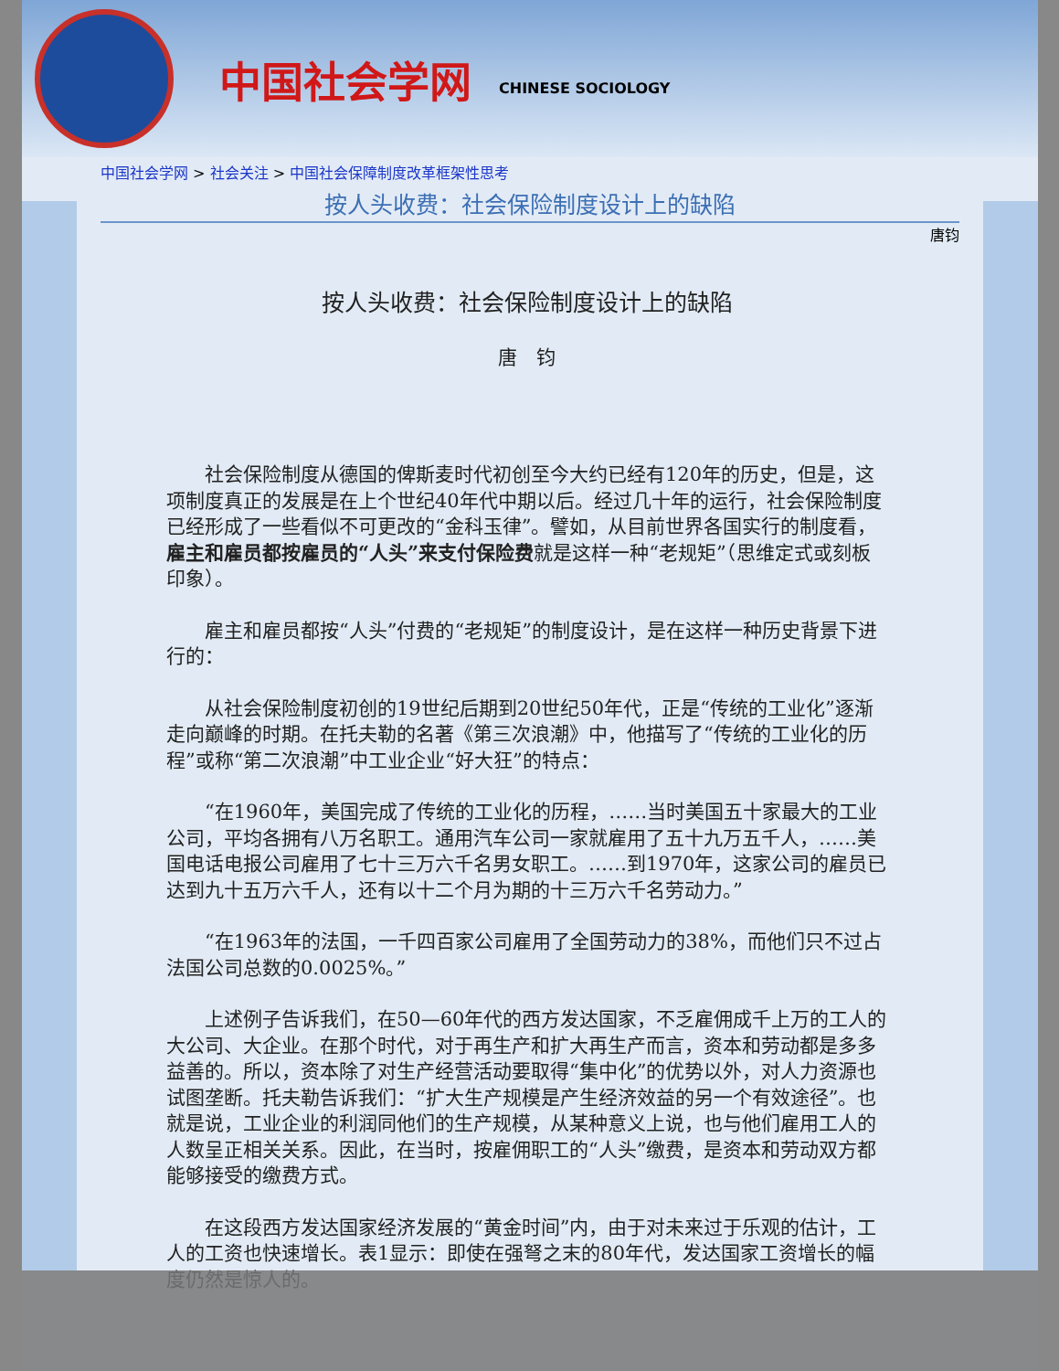中国社会学网
CHINESE SOCIOLOGY
中国社会学网 > 社会关注 > 中国社会保障制度改革框架性思考
按人头收费：社会保险制度设计上的缺陷
唐钧
按人头收费：社会保险制度设计上的缺陷
唐　钧
社会保险制度从德国的俾斯麦时代初创至今大约已经有120年的历史，但是，这项制度真正的发展是在上个世纪40年代中期以后。经过几十年的运行，社会保险制度已经形成了一些看似不可更改的“金科玉律”。譬如，从目前世界各国实行的制度看，雇主和雇员都按雇员的“人头”来支付保险费就是这样一种“老规矩”（思维定式或刻板印象）。
雇主和雇员都按“人头”付费的“老规矩”的制度设计，是在这样一种历史背景下进行的：
从社会保险制度初创的19世纪后期到20世纪50年代，正是“传统的工业化”逐渐走向巅峰的时期。在托夫勒的名著《第三次浪潮》中，他描写了“传统的工业化的历程”或称“第二次浪潮”中工业企业“好大狂”的特点：
“在1960年，美国完成了传统的工业化的历程，……当时美国五十家最大的工业公司，平均各拥有八万名职工。通用汽车公司一家就雇用了五十九万五千人，……美国电话电报公司雇用了七十三万六千名男女职工。……到1970年，这家公司的雇员已达到九十五万六千人，还有以十二个月为期的十三万六千名劳动力。”
“在1963年的法国，一千四百家公司雇用了全国劳动力的38%，而他们只不过占法国公司总数的0.0025%。”
上述例子告诉我们，在50—60年代的西方发达国家，不乏雇佣成千上万的工人的大公司、大企业。在那个时代，对于再生产和扩大再生产而言，资本和劳动都是多多益善的。所以，资本除了对生产经营活动要取得“集中化”的优势以外，对人力资源也试图垄断。托夫勒告诉我们：“扩大生产规模是产生经济效益的另一个有效途径”。也就是说，工业企业的利润同他们的生产规模，从某种意义上说，也与他们雇用工人的人数呈正相关关系。因此，在当时，按雇佣职工的“人头”缴费，是资本和劳动双方都能够接受的缴费方式。
在这段西方发达国家经济发展的“黄金时间”内，由于对未来过于乐观的估计，工人的工资也快速增长。表1显示：即使在强弩之末的80年代，发达国家工资增长的幅度仍然是惊人的。